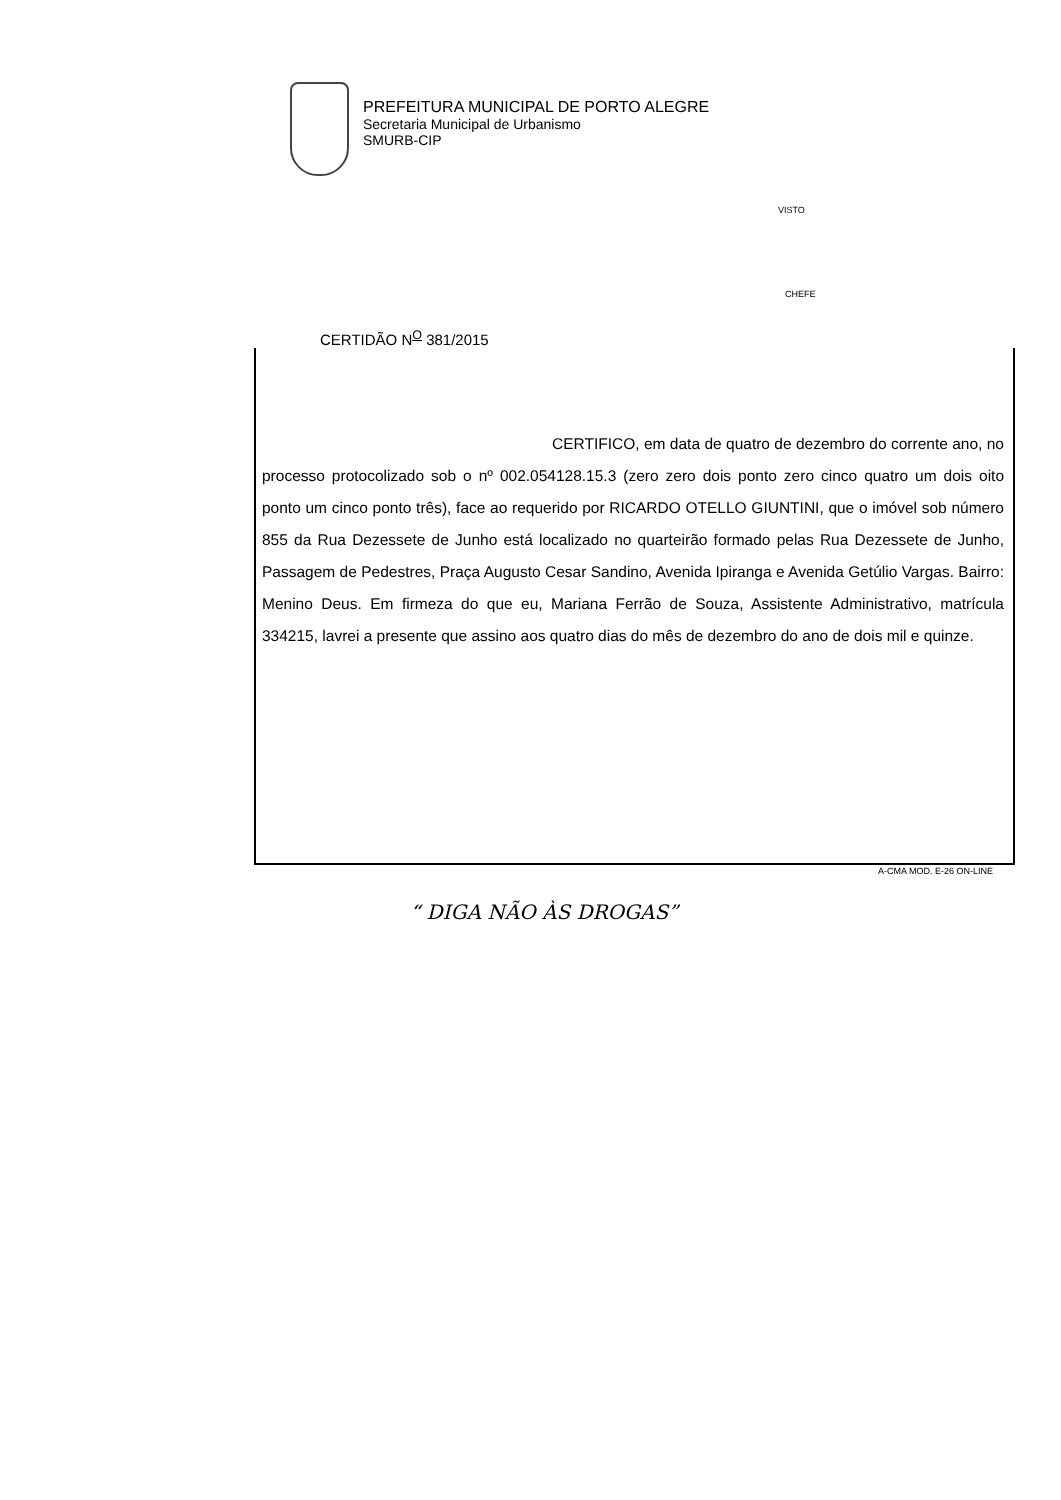PREFEITURA MUNICIPAL DE PORTO ALEGRE
Secretaria Municipal de Urbanismo
SMURB-CIP
VISTO
CHEFE
CERTIDÃO N<sup>O</sup> 381/2015
CERTIFICO, em data de quatro de dezembro do corrente ano, no processo protocolizado sob o nº 002.054128.15.3 (zero zero dois ponto zero cinco quatro um dois oito ponto um cinco ponto três), face ao requerido por RICARDO OTELLO GIUNTINI, que o imóvel sob número 855 da Rua Dezessete de Junho está localizado no quarteirão formado pelas Rua Dezessete de Junho, Passagem de Pedestres, Praça Augusto Cesar Sandino, Avenida Ipiranga e Avenida Getúlio Vargas. Bairro: Menino Deus. Em firmeza do que eu, Mariana Ferrão de Souza, Assistente Administrativo, matrícula 334215, lavrei a presente que assino aos quatro dias do mês de dezembro do ano de dois mil e quinze.
A-CMA MOD. E-26 ON-LINE
“ DIGA NÃO ÀS DROGAS”